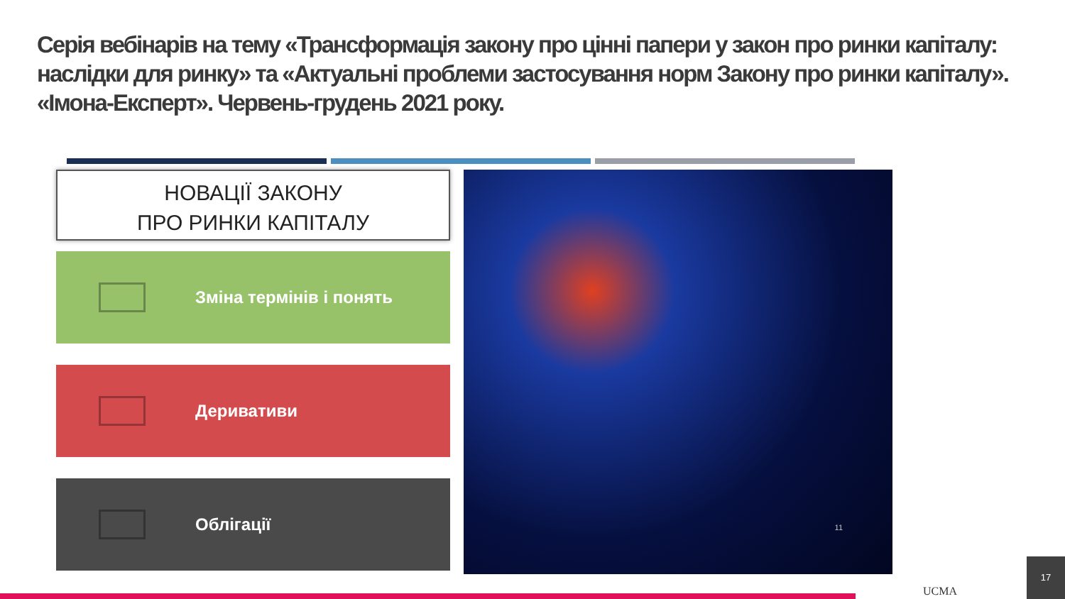Серія вебінарів на тему «Трансформація закону про цінні папери у закон про ринки капіталу: наслідки для ринку» та «Актуальні проблеми застосування норм Закону про ринки капіталу». «Імона-Експерт». Червень-грудень 2021 року.
НОВАЦІЇ ЗАКОНУ
ПРО РИНКИ КАПІТАЛУ
Зміна термінів і понять
Деривативи
Облігації
11
UCMA 17